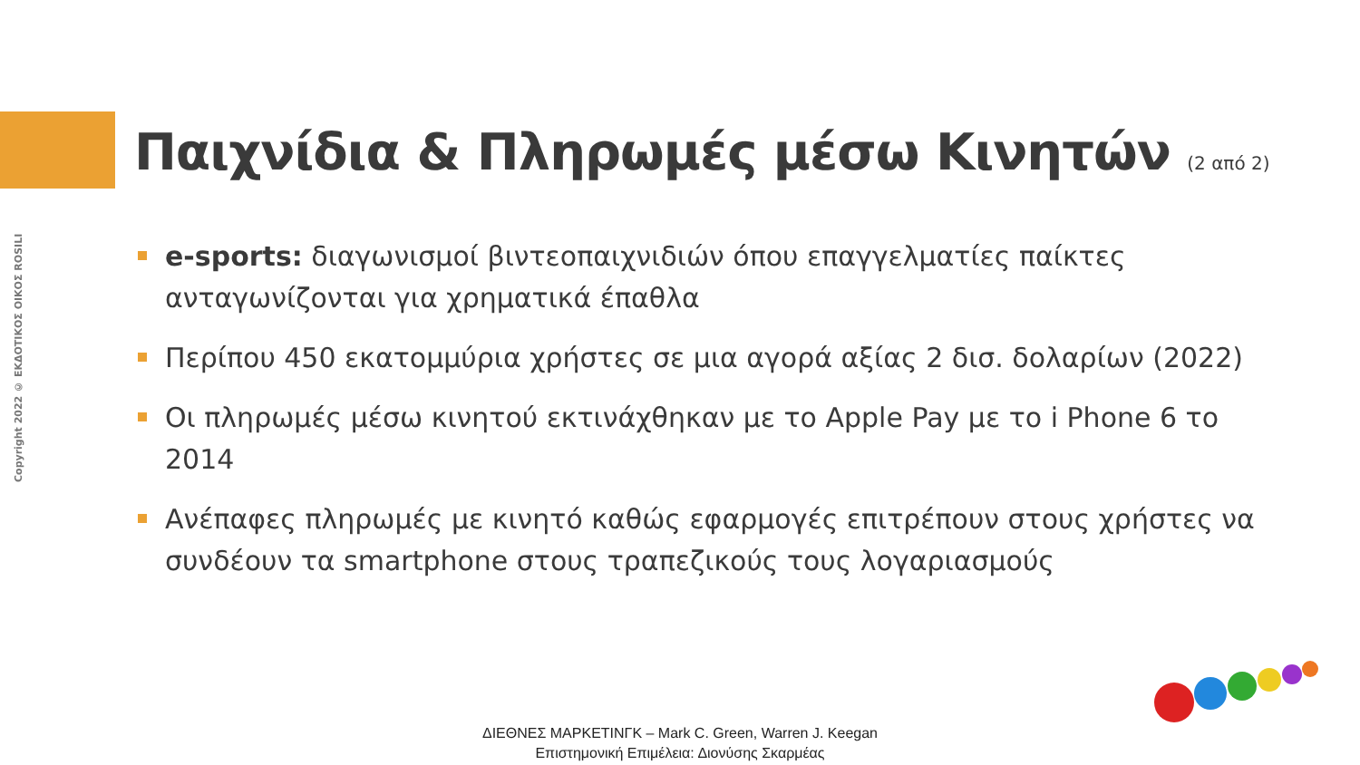Copyright 2022 © ΕΚΔΟΤΙΚΟΣ ΟΙΚΟΣ ROSILI
Παιχνίδια & Πληρωμές μέσω Κινητών (2 από 2)
e-sports: διαγωνισμοί βιντεοπαιχνιδιών όπου επαγγελματίες παίκτες ανταγωνίζονται για χρηματικά έπαθλα
Περίπου 450 εκατομμύρια χρήστες σε μια αγορά αξίας 2 δισ. δολαρίων (2022)
Οι πληρωμές μέσω κινητού εκτινάχθηκαν με το Apple Pay με το i Phone 6 το 2014
Ανέπαφες πληρωμές με κινητό καθώς εφαρμογές επιτρέπουν στους χρήστες να συνδέουν τα smartphone στους τραπεζικούς τους λογαριασμούς
ΔΙΕΘΝΕΣ ΜΑΡΚΕΤΙΝΓΚ – Mark C. Green, Warren J. Keegan
Επιστημονική Επιμέλεια: Διονύσης Σκαρμέας